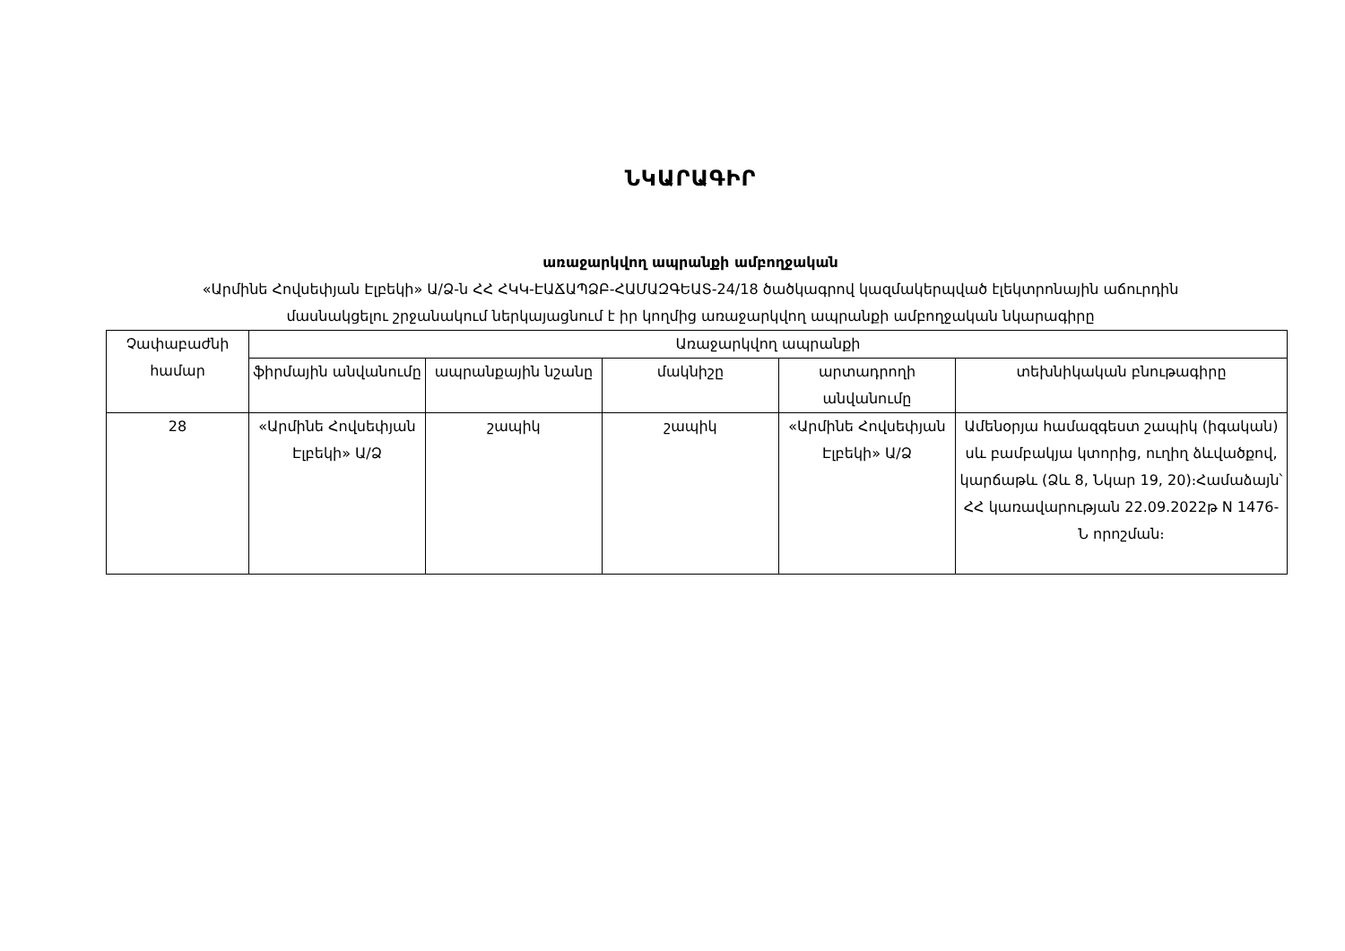ՆԿԱՐԱԳԻՐ
առաջարկվող ապրանքի ամբողջական
«Արմինե Հովսեփյան Էլբեկի» Ա/Ձ-ն ՀՀ ՀԿԿ-ԷԱՃԱՊՁԲ-ՀԱՄԱԶԳԵԱՏ-24/18 ծածկագրով կազմակերպված էլեկտրոնային աճուրդին
մասնակցելու շրջանակում ներկայացնում է իր կողմից առաջարկվող ապրանքի ամբողջական նկարագիրը
| Չափաբաժնի համար | Առաջարկվող ապրանքի | | | | |
| --- | --- | --- | --- | --- | --- |
| | ֆիրմային անվանումը | ապրանքային նշանը | մակնիշը | արտադրողի անվանումը | տեխնիկական բնութագիրը |
| 28 | «Արմինե Հովսեփյան Էլբեկի» Ա/Ձ | շապիկ | շապիկ | «Արմինե Հովսեփյան Էլբեկի» Ա/Ձ | Ամենօրյա համազգեստ շապիկ (իգական) սև բամբակյա կտորից, ուղիղ ձևվածքով, կարճաթև (Ձև 8, Նկար 19, 20)։Համաձայն՝ ՀՀ կառավարության 22.09.2022թ N 1476-Ն որոշման։ |